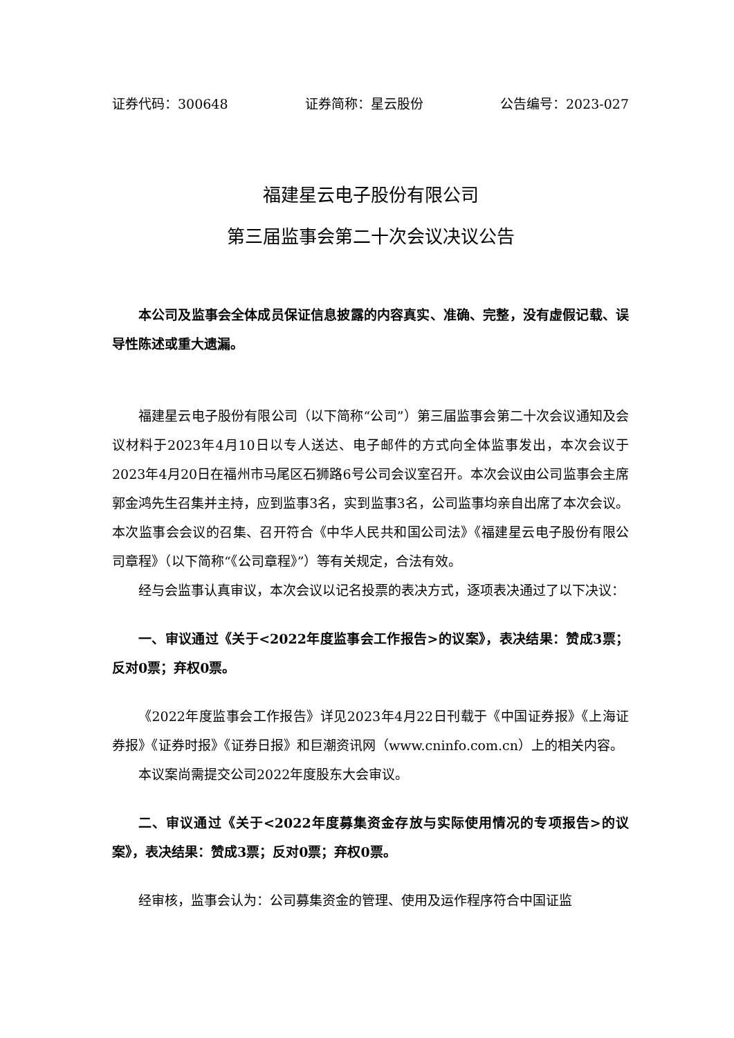证券代码：300648 证券简称：星云股份 公告编号：2023-027
福建星云电子股份有限公司
第三届监事会第二十次会议决议公告
本公司及监事会全体成员保证信息披露的内容真实、准确、完整，没有虚假记载、误导性陈述或重大遗漏。
福建星云电子股份有限公司（以下简称“公司”）第三届监事会第二十次会议通知及会议材料于2023年4月10日以专人送达、电子邮件的方式向全体监事发出，本次会议于2023年4月20日在福州市马尾区石狮路6号公司会议室召开。本次会议由公司监事会主席郭金鸿先生召集并主持，应到监事3名，实到监事3名，公司监事均亲自出席了本次会议。本次监事会会议的召集、召开符合《中华人民共和国公司法》《福建星云电子股份有限公司章程》（以下简称“《公司章程》”）等有关规定，合法有效。
经与会监事认真审议，本次会议以记名投票的表决方式，逐项表决通过了以下决议：
一、审议通过《关于<2022年度监事会工作报告>的议案》，表决结果：赞成3票；反对0票；弃权0票。
《2022年度监事会工作报告》详见2023年4月22日刊载于《中国证券报》《上海证券报》《证券时报》《证券日报》和巨潮资讯网（www.cninfo.com.cn）上的相关内容。
本议案尚需提交公司2022年度股东大会审议。
二、审议通过《关于<2022年度募集资金存放与实际使用情况的专项报告>的议案》，表决结果：赞成3票；反对0票；弃权0票。
经审核，监事会认为：公司募集资金的管理、使用及运作程序符合中国证监